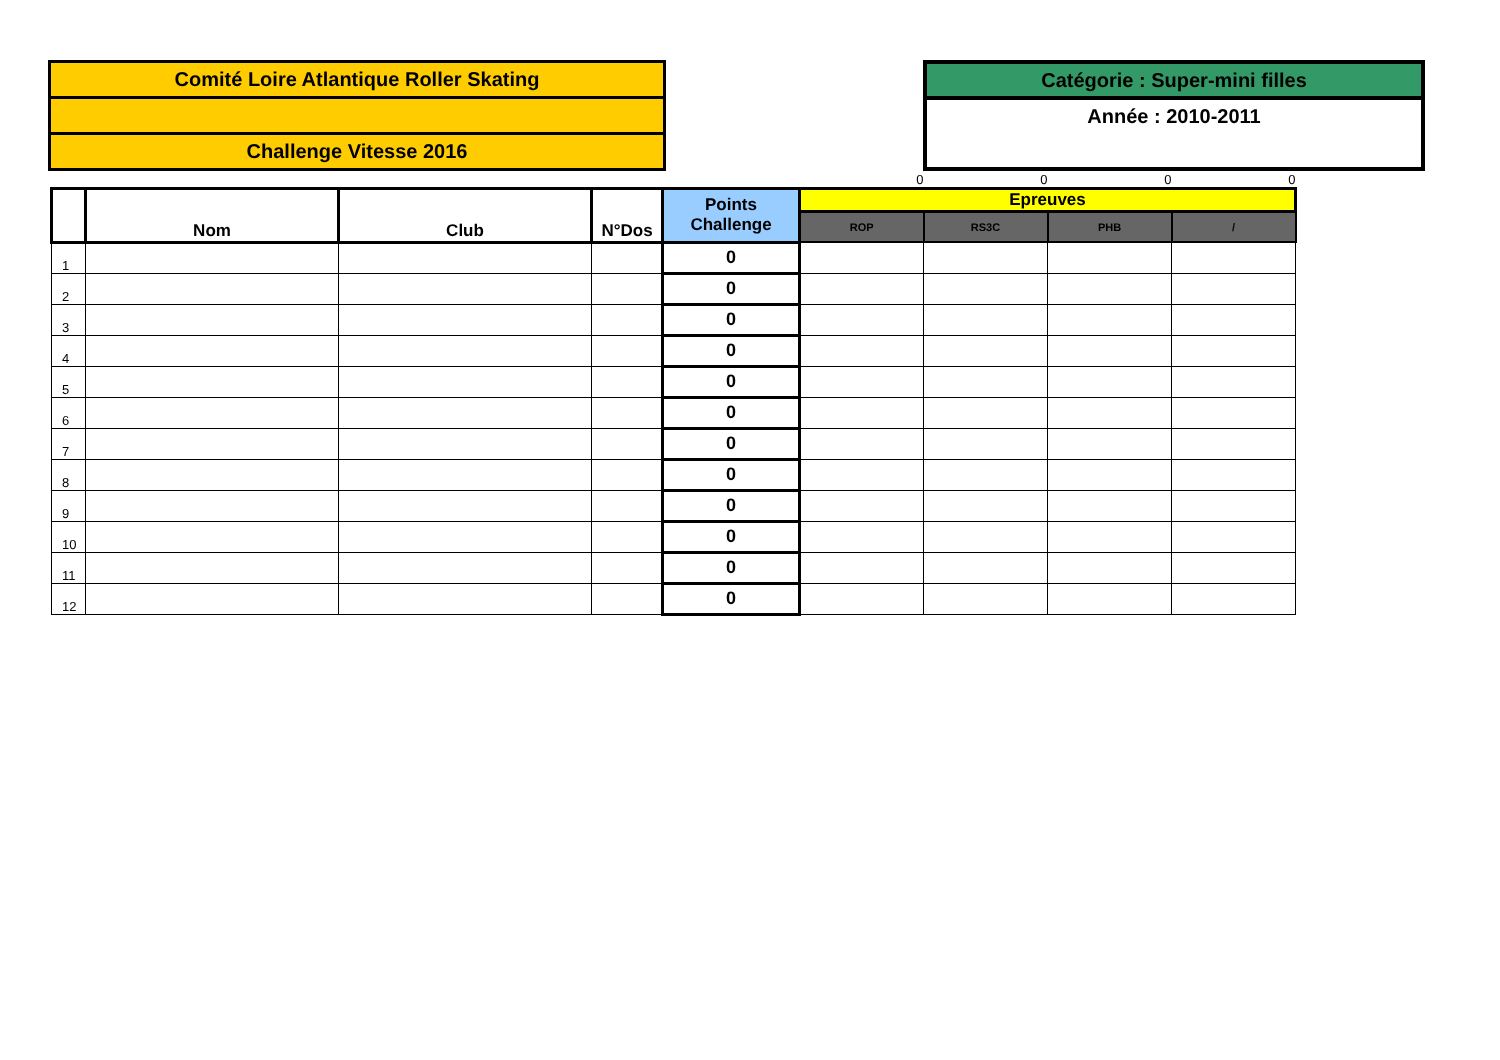Comité Loire Atlantique Roller Skating
Challenge Vitesse 2016
Catégorie : Super-mini filles
Année : 2010-2011
| | | | | | 0 | 0 | 0 | 0 |
| | Nom | Club | N°Dos | Points Challenge | Epreuves | | | |
| | | | | | ROP | RS3C | PHB | / |
| 1 | | | | 0 | | | | |
| 2 | | | | 0 | | | | |
| 3 | | | | 0 | | | | |
| 4 | | | | 0 | | | | |
| 5 | | | | 0 | | | | |
| 6 | | | | 0 | | | | |
| 7 | | | | 0 | | | | |
| 8 | | | | 0 | | | | |
| 9 | | | | 0 | | | | |
| 10 | | | | 0 | | | | |
| 11 | | | | 0 | | | | |
| 12 | | | | 0 | | | | |